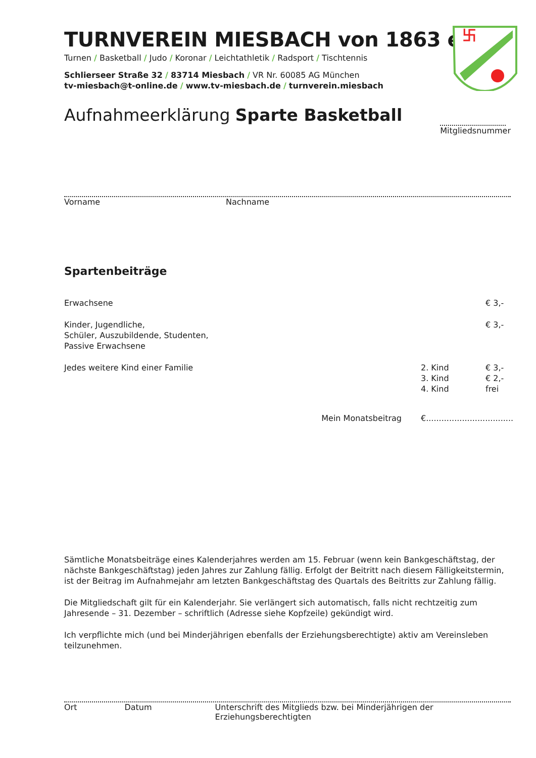卐
TURNVEREIN MIESBACH von 1863 e.V.
Turnen / Basketball / Judo / Koronar / Leichtathletik / Radsport / Tischtennis
Schlierseer Straße 32 / 83714 Miesbach / VR Nr. 60085 AG München
tv-miesbach@t-online.de / www.tv-miesbach.de / turnverein.miesbach
Aufnahmeerklärung Sparte Basketball
Mitgliedsnummer
Vorname Nachname
Spartenbeiträge
| Erwachsene | | € 3,- |
| Kinder, Jugendliche, Schüler, Auszubildende, Studenten, Passive Erwachsene | | € 3,- |
| Jedes weitere Kind einer Familie | 2. Kind | € 3,- |
| | 3. Kind | € 2,- |
| | 4. Kind | frei |
Mein Monatsbeitrag €..................................
Sämtliche Monatsbeiträge eines Kalenderjahres werden am 15. Februar (wenn kein Bankgeschäftstag, der nächste Bankgeschäftstag) jeden Jahres zur Zahlung fällig. Erfolgt der Beitritt nach diesem Fälligkeitstermin, ist der Beitrag im Aufnahmejahr am letzten Bankgeschäftstag des Quartals des Beitritts zur Zahlung fällig.
Die Mitgliedschaft gilt für ein Kalenderjahr. Sie verlängert sich automatisch, falls nicht rechtzeitig zum Jahresende – 31. Dezember – schriftlich (Adresse siehe Kopfzeile) gekündigt wird.
Ich verpflichte mich (und bei Minderjährigen ebenfalls der Erziehungsberechtigte) aktiv am Vereinsleben teilzunehmen.
Ort Datum Unterschrift des Mitglieds bzw. bei Minderjährigen der Erziehungsberechtigten